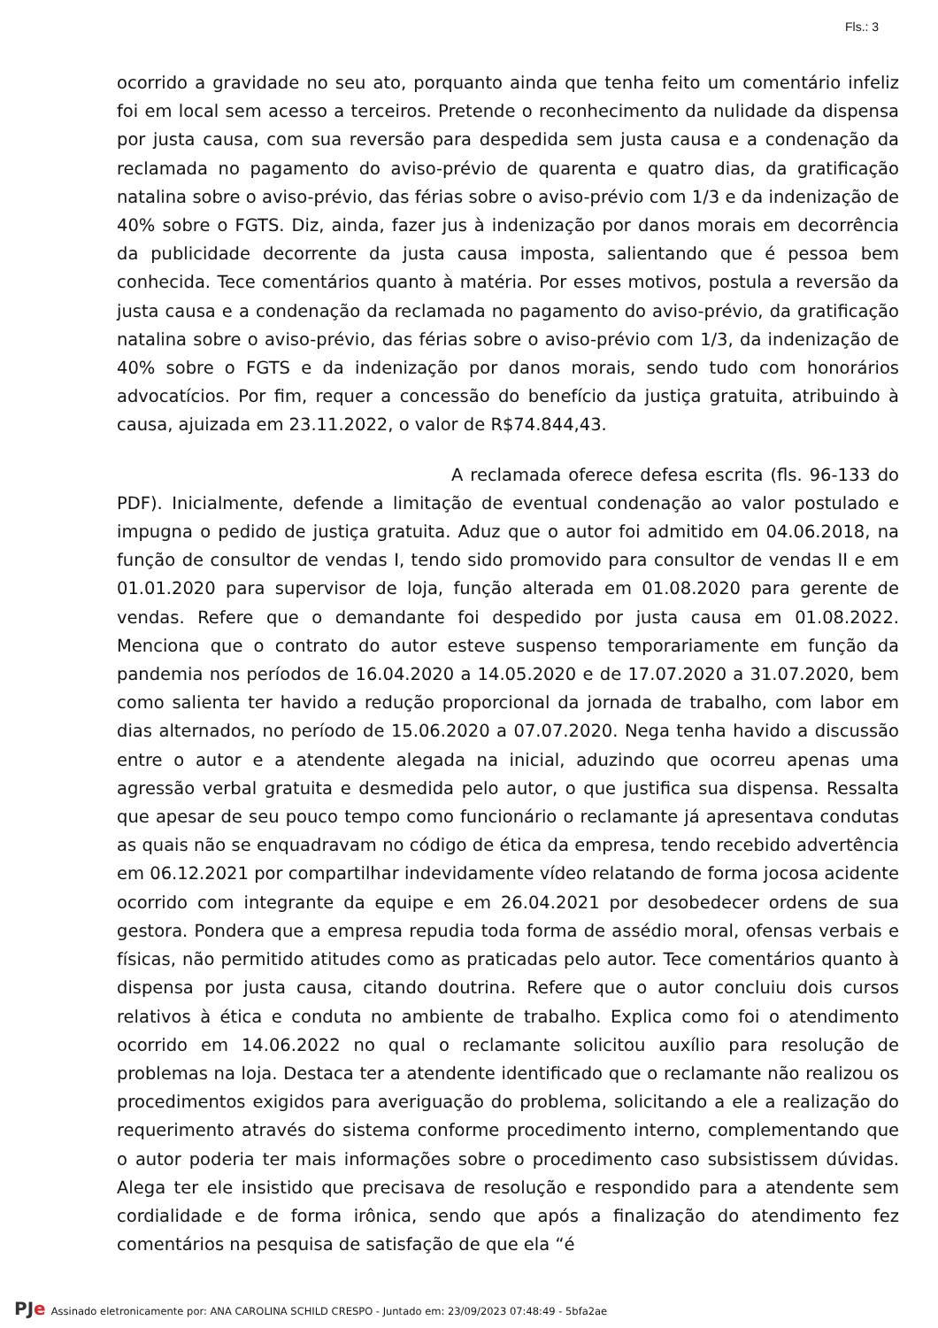Fls.: 3
ocorrido a gravidade no seu ato, porquanto ainda que tenha feito um comentário infeliz foi em local sem acesso a terceiros. Pretende o reconhecimento da nulidade da dispensa por justa causa, com sua reversão para despedida sem justa causa e a condenação da reclamada no pagamento do aviso-prévio de quarenta e quatro dias, da gratificação natalina sobre o aviso-prévio, das férias sobre o aviso-prévio com 1/3 e da indenização de 40% sobre o FGTS. Diz, ainda, fazer jus à indenização por danos morais em decorrência da publicidade decorrente da justa causa imposta, salientando que é pessoa bem conhecida. Tece comentários quanto à matéria. Por esses motivos, postula a reversão da justa causa e a condenação da reclamada no pagamento do aviso-prévio, da gratificação natalina sobre o aviso-prévio, das férias sobre o aviso-prévio com 1/3, da indenização de 40% sobre o FGTS e da indenização por danos morais, sendo tudo com honorários advocatícios. Por fim, requer a concessão do benefício da justiça gratuita, atribuindo à causa, ajuizada em 23.11.2022, o valor de R$74.844,43.
A reclamada oferece defesa escrita (fls. 96-133 do PDF). Inicialmente, defende a limitação de eventual condenação ao valor postulado e impugna o pedido de justiça gratuita. Aduz que o autor foi admitido em 04.06.2018, na função de consultor de vendas I, tendo sido promovido para consultor de vendas II e em 01.01.2020 para supervisor de loja, função alterada em 01.08.2020 para gerente de vendas. Refere que o demandante foi despedido por justa causa em 01.08.2022. Menciona que o contrato do autor esteve suspenso temporariamente em função da pandemia nos períodos de 16.04.2020 a 14.05.2020 e de 17.07.2020 a 31.07.2020, bem como salienta ter havido a redução proporcional da jornada de trabalho, com labor em dias alternados, no período de 15.06.2020 a 07.07.2020. Nega tenha havido a discussão entre o autor e a atendente alegada na inicial, aduzindo que ocorreu apenas uma agressão verbal gratuita e desmedida pelo autor, o que justifica sua dispensa. Ressalta que apesar de seu pouco tempo como funcionário o reclamante já apresentava condutas as quais não se enquadravam no código de ética da empresa, tendo recebido advertência em 06.12.2021 por compartilhar indevidamente vídeo relatando de forma jocosa acidente ocorrido com integrante da equipe e em 26.04.2021 por desobedecer ordens de sua gestora. Pondera que a empresa repudia toda forma de assédio moral, ofensas verbais e físicas, não permitido atitudes como as praticadas pelo autor. Tece comentários quanto à dispensa por justa causa, citando doutrina. Refere que o autor concluiu dois cursos relativos à ética e conduta no ambiente de trabalho. Explica como foi o atendimento ocorrido em 14.06.2022 no qual o reclamante solicitou auxílio para resolução de problemas na loja. Destaca ter a atendente identificado que o reclamante não realizou os procedimentos exigidos para averiguação do problema, solicitando a ele a realização do requerimento através do sistema conforme procedimento interno, complementando que o autor poderia ter mais informações sobre o procedimento caso subsistissem dúvidas. Alega ter ele insistido que precisava de resolução e respondido para a atendente sem cordialidade e de forma irônica, sendo que após a finalização do atendimento fez comentários na pesquisa de satisfação de que ela “é
PJe Assinado eletronicamente por: ANA CAROLINA SCHILD CRESPO - Juntado em: 23/09/2023 07:48:49 - 5bfa2ae